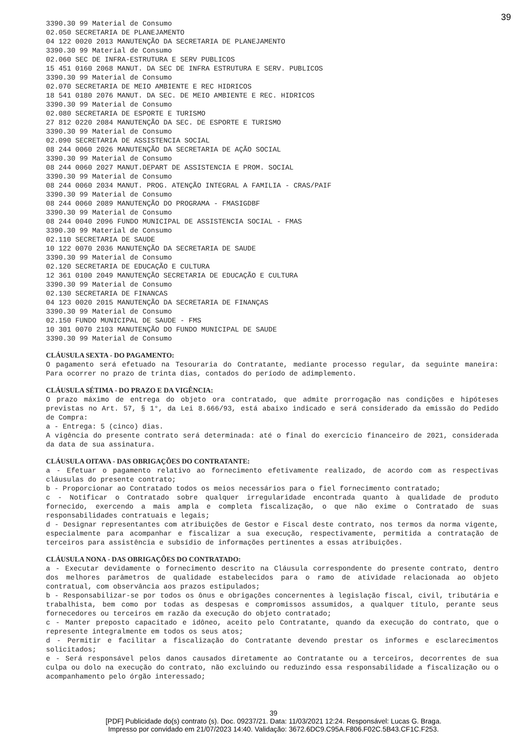39
3390.30 99 Material de Consumo
02.050 SECRETARIA DE PLANEJAMENTO
04 122 0020 2013 MANUTENÇÃO DA SECRETARIA DE PLANEJAMENTO
3390.30 99 Material de Consumo
02.060 SEC DE INFRA-ESTRUTURA E SERV PUBLICOS
15 451 0160 2068 MANUT. DA SEC DE INFRA ESTRUTURA E SERV. PUBLICOS
3390.30 99 Material de Consumo
02.070 SECRETARIA DE MEIO AMBIENTE E REC HIDRICOS
18 541 0180 2076 MANUT. DA SEC. DE MEIO AMBIENTE E REC. HIDRICOS
3390.30 99 Material de Consumo
02.080 SECRETARIA DE ESPORTE E TURISMO
27 812 0220 2084 MANUTENÇÃO DA SEC. DE ESPORTE E TURISMO
3390.30 99 Material de Consumo
02.090 SECRETARIA DE ASSISTENCIA SOCIAL
08 244 0060 2026 MANUTENÇÃO DA SECRETARIA DE AÇÃO SOCIAL
3390.30 99 Material de Consumo
08 244 0060 2027 MANUT.DEPART DE ASSISTENCIA E PROM. SOCIAL
3390.30 99 Material de Consumo
08 244 0060 2034 MANUT. PROG. ATENÇÃO INTEGRAL A FAMILIA - CRAS/PAIF
3390.30 99 Material de Consumo
08 244 0060 2089 MANUTENÇÃO DO PROGRAMA - FMASIGDBF
3390.30 99 Material de Consumo
08 244 0040 2096 FUNDO MUNICIPAL DE ASSISTENCIA SOCIAL - FMAS
3390.30 99 Material de Consumo
02.110 SECRETARIA DE SAUDE
10 122 0070 2036 MANUTENÇÃO DA SECRETARIA DE SAUDE
3390.30 99 Material de Consumo
02.120 SECRETARIA DE EDUCAÇÃO E CULTURA
12 361 0100 2049 MANUTENÇÃO SECRETARIA DE EDUCAÇÃO E CULTURA
3390.30 99 Material de Consumo
02.130 SECRETARIA DE FINANCAS
04 123 0020 2015 MANUTENÇÃO DA SECRETARIA DE FINANÇAS
3390.30 99 Material de Consumo
02.150 FUNDO MUNICIPAL DE SAUDE - FMS
10 301 0070 2103 MANUTENÇÃO DO FUNDO MUNICIPAL DE SAUDE
3390.30 99 Material de Consumo
CLÁUSULA SEXTA - DO PAGAMENTO:
O pagamento será efetuado na Tesouraria do Contratante, mediante processo regular, da seguinte maneira: Para ocorrer no prazo de trinta dias, contados do período de adimplemento.
CLÁUSULA SÉTIMA - DO PRAZO E DA VIGÊNCIA:
O prazo máximo de entrega do objeto ora contratado, que admite prorrogação nas condições e hipóteses previstas no Art. 57, § 1°, da Lei 8.666/93, está abaixo indicado e será considerado da emissão do Pedido de Compra:
a - Entrega: 5 (cinco) dias.
A vigência do presente contrato será determinada: até o final do exercício financeiro de 2021, considerada da data de sua assinatura.
CLÁUSULA OITAVA - DAS OBRIGAÇÕES DO CONTRATANTE:
a - Efetuar o pagamento relativo ao fornecimento efetivamente realizado, de acordo com as respectivas cláusulas do presente contrato;
b - Proporcionar ao Contratado todos os meios necessários para o fiel fornecimento contratado;
c - Notificar o Contratado sobre qualquer irregularidade encontrada quanto à qualidade de produto fornecido, exercendo a mais ampla e completa fiscalização, o que não exime o Contratado de suas responsabilidades contratuais e legais;
d - Designar representantes com atribuições de Gestor e Fiscal deste contrato, nos termos da norma vigente, especialmente para acompanhar e fiscalizar a sua execução, respectivamente, permitida a contratação de terceiros para assistência e subsídio de informações pertinentes a essas atribuições.
CLÁUSULA NONA - DAS OBRIGAÇÕES DO CONTRATADO:
a - Executar devidamente o fornecimento descrito na Cláusula correspondente do presente contrato, dentro dos melhores parâmetros de qualidade estabelecidos para o ramo de atividade relacionada ao objeto contratual, com observância aos prazos estipulados;
b - Responsabilizar-se por todos os ônus e obrigações concernentes à legislação fiscal, civil, tributária e trabalhista, bem como por todas as despesas e compromissos assumidos, a qualquer título, perante seus fornecedores ou terceiros em razão da execução do objeto contratado;
c - Manter preposto capacitado e idôneo, aceito pelo Contratante, quando da execução do contrato, que o represente integralmente em todos os seus atos;
d - Permitir e facilitar a fiscalização do Contratante devendo prestar os informes e esclarecimentos solicitados;
e - Será responsável pelos danos causados diretamente ao Contratante ou a terceiros, decorrentes de sua culpa ou dolo na execução do contrato, não excluindo ou reduzindo essa responsabilidade a fiscalização ou o acompanhamento pelo órgão interessado;
39
[PDF] Publicidade do(s) contrato (s). Doc. 09237/21. Data: 11/03/2021 12:24. Responsável: Lucas G. Braga.
Impresso por convidado em 21/07/2023 14:40. Validação: 3672.6DC9.C95A.F806.F02C.5B43.CF1C.F253.